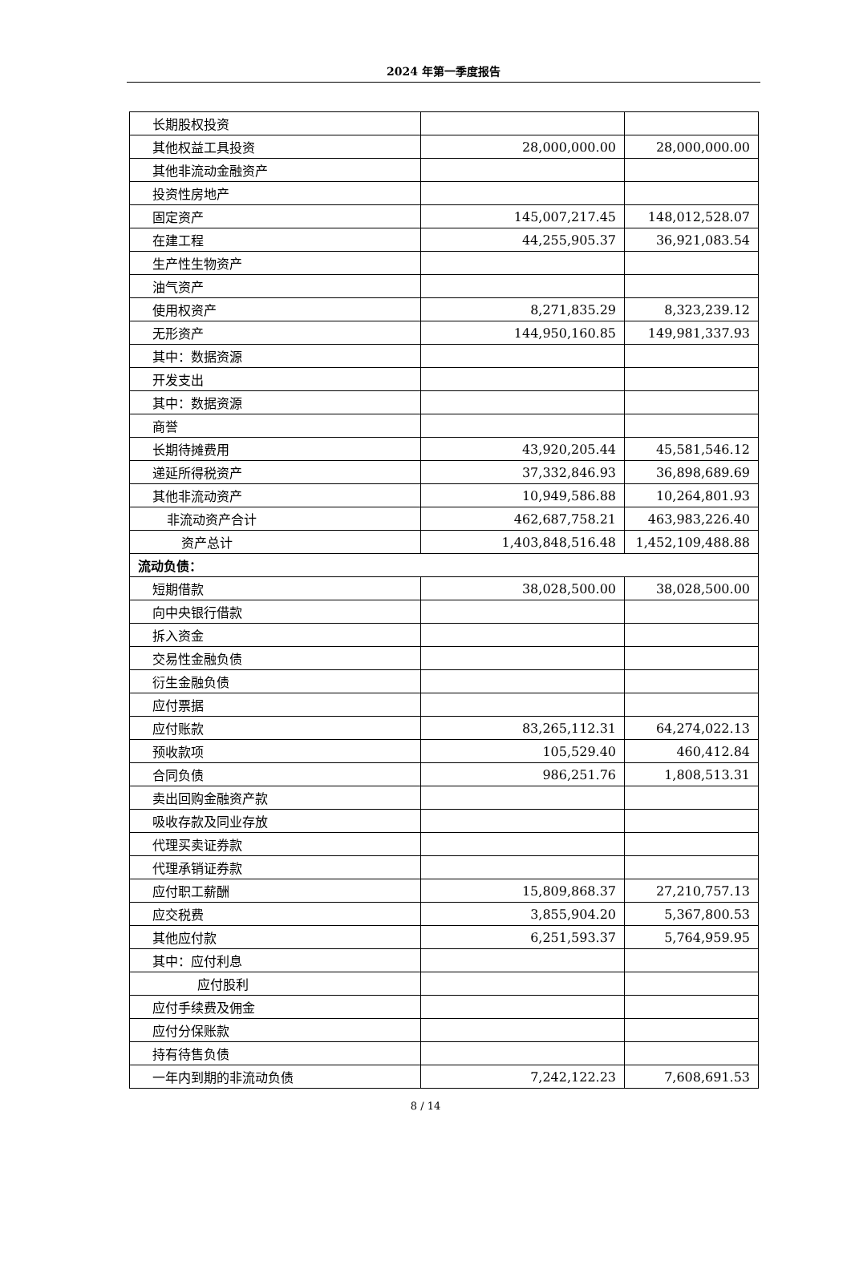2024 年第一季度报告
| 长期股权投资 | | |
| 其他权益工具投资 | 28,000,000.00 | 28,000,000.00 |
| 其他非流动金融资产 | | |
| 投资性房地产 | | |
| 固定资产 | 145,007,217.45 | 148,012,528.07 |
| 在建工程 | 44,255,905.37 | 36,921,083.54 |
| 生产性生物资产 | | |
| 油气资产 | | |
| 使用权资产 | 8,271,835.29 | 8,323,239.12 |
| 无形资产 | 144,950,160.85 | 149,981,337.93 |
| 其中：数据资源 | | |
| 开发支出 | | |
| 其中：数据资源 | | |
| 商誉 | | |
| 长期待摊费用 | 43,920,205.44 | 45,581,546.12 |
| 递延所得税资产 | 37,332,846.93 | 36,898,689.69 |
| 其他非流动资产 | 10,949,586.88 | 10,264,801.93 |
| 非流动资产合计 | 462,687,758.21 | 463,983,226.40 |
| 资产总计 | 1,403,848,516.48 | 1,452,109,488.88 |
| 流动负债： | | |
| 短期借款 | 38,028,500.00 | 38,028,500.00 |
| 向中央银行借款 | | |
| 拆入资金 | | |
| 交易性金融负债 | | |
| 衍生金融负债 | | |
| 应付票据 | | |
| 应付账款 | 83,265,112.31 | 64,274,022.13 |
| 预收款项 | 105,529.40 | 460,412.84 |
| 合同负债 | 986,251.76 | 1,808,513.31 |
| 卖出回购金融资产款 | | |
| 吸收存款及同业存放 | | |
| 代理买卖证券款 | | |
| 代理承销证券款 | | |
| 应付职工薪酬 | 15,809,868.37 | 27,210,757.13 |
| 应交税费 | 3,855,904.20 | 5,367,800.53 |
| 其他应付款 | 6,251,593.37 | 5,764,959.95 |
| 其中：应付利息 | | |
| 应付股利 | | |
| 应付手续费及佣金 | | |
| 应付分保账款 | | |
| 持有待售负债 | | |
| 一年内到期的非流动负债 | 7,242,122.23 | 7,608,691.53 |
8 / 14